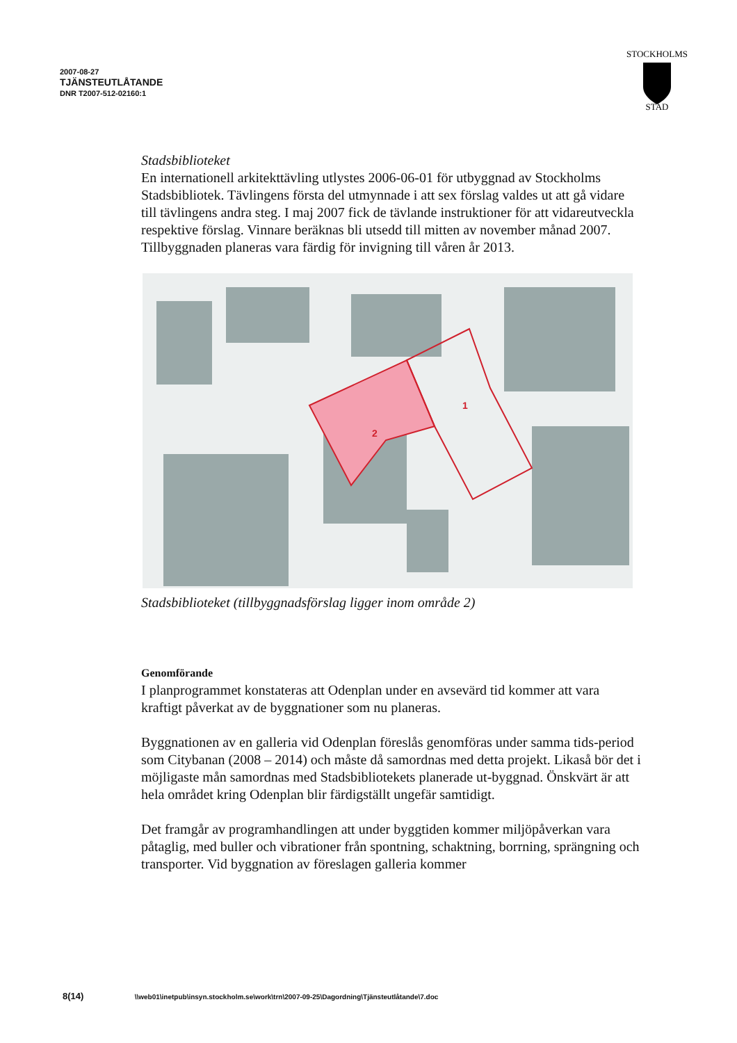2007-08-27
TJÄNSTEUTLÅTANDE
DNR T2007-512-02160:1
STOCKHOLMS
STAD
Stadsbiblioteket
En internationell arkitekttävling utlystes 2006-06-01 för utbyggnad av Stockholms Stadsbibliotek. Tävlingens första del utmynnade i att sex förslag valdes ut att gå vidare till tävlingens andra steg. I maj 2007 fick de tävlande instruktioner för att vidareutveckla respektive förslag. Vinnare beräknas bli utsedd till mitten av november månad 2007. Tillbyggnaden planeras vara färdig för invigning till våren år 2013.
2
1
Stadsbiblioteket (tillbyggnadsförslag ligger inom område 2)
Genomförande
I planprogrammet konstateras att Odenplan under en avsevärd tid kommer att vara kraftigt påverkat av de byggnationer som nu planeras.
Byggnationen av en galleria vid Odenplan föreslås genomföras under samma tids-period som Citybanan (2008 – 2014) och måste då samordnas med detta projekt. Likaså bör det i möjligaste mån samordnas med Stadsbibliotekets planerade ut-byggnad. Önskvärt är att hela området kring Odenplan blir färdigställt ungefär samtidigt.
Det framgår av programhandlingen att under byggtiden kommer miljöpåverkan vara påtaglig, med buller och vibrationer från spontning, schaktning, borrning, sprängning och transporter. Vid byggnation av föreslagen galleria kommer
8(14) \\web01\inetpub\insyn.stockholm.se\work\trn\2007-09-25\Dagordning\Tjänsteutlåtande\7.doc